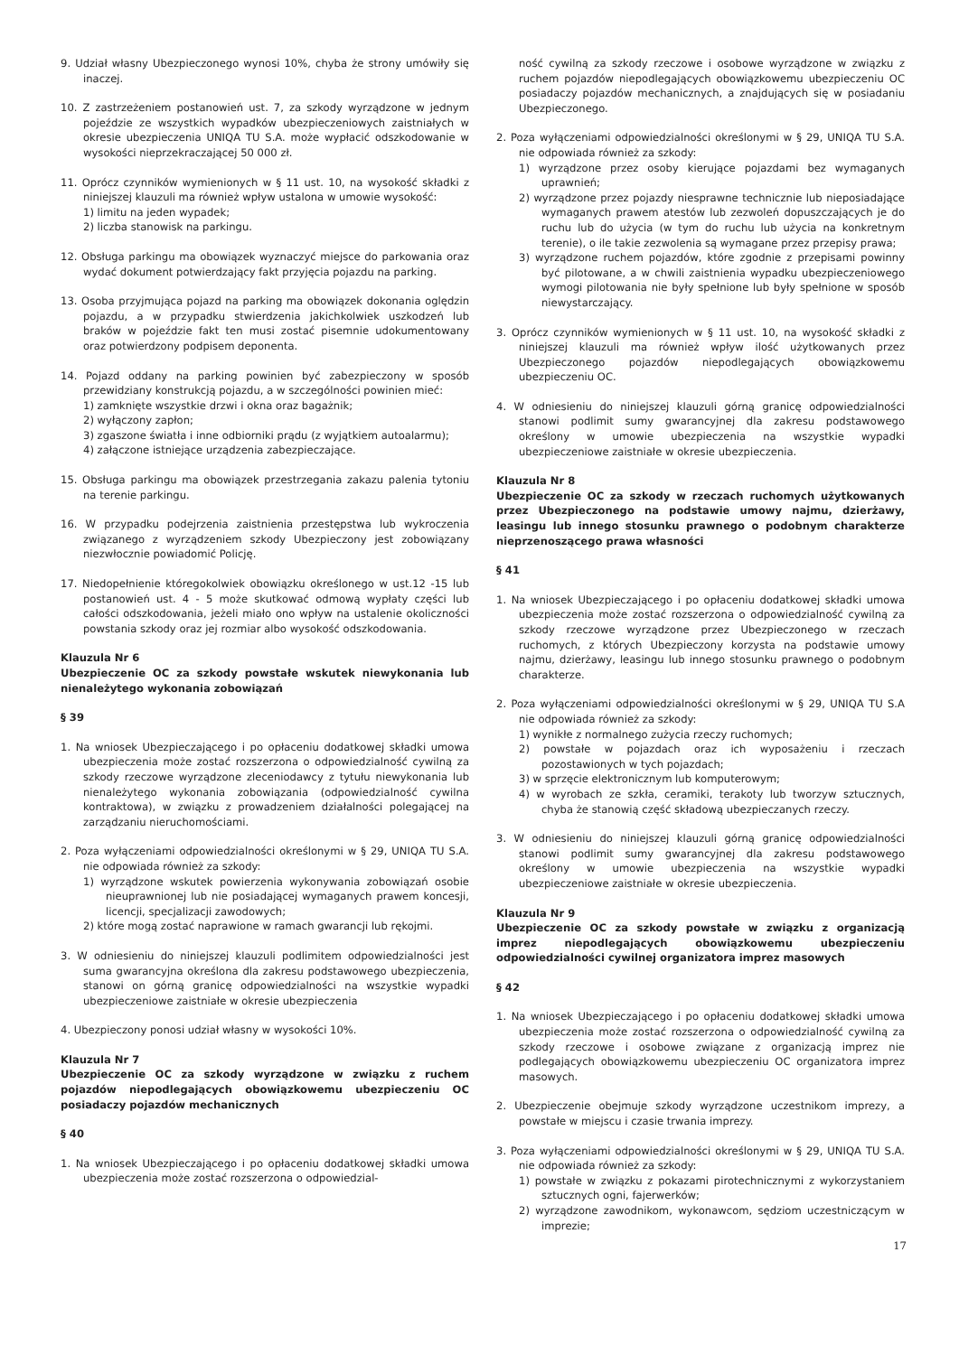9. Udział własny Ubezpieczonego wynosi 10%, chyba że strony umówiły się inaczej.
10. Z zastrzeżeniem postanowień ust. 7, za szkody wyrządzone w jednym pojeździe ze wszystkich wypadków ubezpieczeniowych zaistniałych w okresie ubezpieczenia UNIQA TU S.A. może wypłacić odszkodowanie w wysokości nieprzekraczającej 50 000 zł.
11. Oprócz czynników wymienionych w § 11 ust. 10, na wysokość składki z niniejszej klauzuli ma również wpływ ustalona w umowie wysokość:
1) limitu na jeden wypadek;
2) liczba stanowisk na parkingu.
12. Obsługa parkingu ma obowiązek wyznaczyć miejsce do parkowania oraz wydać dokument potwierdzający fakt przyjęcia pojazdu na parking.
13. Osoba przyjmująca pojazd na parking ma obowiązek dokonania oględzin pojazdu, a w przypadku stwierdzenia jakichkolwiek uszkodzeń lub braków w pojeździe fakt ten musi zostać pisemnie udokumentowany oraz potwierdzony podpisem deponenta.
14. Pojazd oddany na parking powinien być zabezpieczony w sposób przewidziany konstrukcją pojazdu, a w szczególności powinien mieć:
1) zamknięte wszystkie drzwi i okna oraz bagażnik;
2) wyłączony zapłon;
3) zgaszone światła i inne odbiorniki prądu (z wyjątkiem autoalarmu);
4) załączone istniejące urządzenia zabezpieczające.
15. Obsługa parkingu ma obowiązek przestrzegania zakazu palenia tytoniu na terenie parkingu.
16. W przypadku podejrzenia zaistnienia przestępstwa lub wykroczenia związanego z wyrządzeniem szkody Ubezpieczony jest zobowiązany niezwłocznie powiadomić Policję.
17. Niedopełnienie któregokolwiek obowiązku określonego w ust.12 -15 lub postanowień ust. 4 - 5 może skutkować odmową wypłaty części lub całości odszkodowania, jeżeli miało ono wpływ na ustalenie okoliczności powstania szkody oraz jej rozmiar albo wysokość odszkodowania.
Klauzula Nr 6
Ubezpieczenie OC za szkody powstałe wskutek niewykonania lub nienależytego wykonania zobowiązań
§ 39
1. Na wniosek Ubezpieczającego i po opłaceniu dodatkowej składki umowa ubezpieczenia może zostać rozszerzona o odpowiedzialność cywilną za szkody rzeczowe wyrządzone zleceniodawcy z tytułu niewykonania lub nienależytego wykonania zobowiązania (odpowiedzialność cywilna kontraktowa), w związku z prowadzeniem działalności polegającej na zarządzaniu nieruchomościami.
2. Poza wyłączeniami odpowiedzialności określonymi w § 29, UNIQA TU S.A. nie odpowiada również za szkody:
1) wyrządzone wskutek powierzenia wykonywania zobowiązań osobie nieuprawnionej lub nie posiadającej wymaganych prawem koncesji, licencji, specjalizacji zawodowych;
2) które mogą zostać naprawione w ramach gwarancji lub rękojmi.
3. W odniesieniu do niniejszej klauzuli podlimitem odpowiedzialności jest suma gwarancyjna określona dla zakresu podstawowego ubezpieczenia, stanowi on górną granicę odpowiedzialności na wszystkie wypadki ubezpieczeniowe zaistniałe w okresie ubezpieczenia
4. Ubezpieczony ponosi udział własny w wysokości 10%.
Klauzula Nr 7
Ubezpieczenie OC za szkody wyrządzone w związku z ruchem pojazdów niepodlegających obowiązkowemu ubezpieczeniu OC posiadaczy pojazdów mechanicznych
§ 40
1. Na wniosek Ubezpieczającego i po opłaceniu dodatkowej składki umowa ubezpieczenia może zostać rozszerzona o odpowiedzial-
ność cywilną za szkody rzeczowe i osobowe wyrządzone w związku z ruchem pojazdów niepodlegających obowiązkowemu ubezpieczeniu OC posiadaczy pojazdów mechanicznych, a znajdujących się w posiadaniu Ubezpieczonego.
2. Poza wyłączeniami odpowiedzialności określonymi w § 29, UNIQA TU S.A. nie odpowiada również za szkody:
1) wyrządzone przez osoby kierujące pojazdami bez wymaganych uprawnień;
2) wyrządzone przez pojazdy niesprawne technicznie lub nieposiadające wymaganych prawem atestów lub zezwoleń dopuszczających je do ruchu lub do użycia (w tym do ruchu lub użycia na konkretnym terenie), o ile takie zezwolenia są wymagane przez przepisy prawa;
3) wyrządzone ruchem pojazdów, które zgodnie z przepisami powinny być pilotowane, a w chwili zaistnienia wypadku ubezpieczeniowego wymogi pilotowania nie były spełnione lub były spełnione w sposób niewystarczający.
3. Oprócz czynników wymienionych w § 11 ust. 10, na wysokość składki z niniejszej klauzuli ma również wpływ ilość użytkowanych przez Ubezpieczonego pojazdów niepodlegających obowiązkowemu ubezpieczeniu OC.
4. W odniesieniu do niniejszej klauzuli górną granicę odpowiedzialności stanowi podlimit sumy gwarancyjnej dla zakresu podstawowego określony w umowie ubezpieczenia na wszystkie wypadki ubezpieczeniowe zaistniałe w okresie ubezpieczenia.
Klauzula Nr 8
Ubezpieczenie OC za szkody w rzeczach ruchomych użytkowanych przez Ubezpieczonego na podstawie umowy najmu, dzierżawy, leasingu lub innego stosunku prawnego o podobnym charakterze nieprzenoszącego prawa własności
§ 41
1. Na wniosek Ubezpieczającego i po opłaceniu dodatkowej składki umowa ubezpieczenia może zostać rozszerzona o odpowiedzialność cywilną za szkody rzeczowe wyrządzone przez Ubezpieczonego w rzeczach ruchomych, z których Ubezpieczony korzysta na podstawie umowy najmu, dzierżawy, leasingu lub innego stosunku prawnego o podobnym charakterze.
2. Poza wyłączeniami odpowiedzialności określonymi w § 29, UNIQA TU S.A nie odpowiada również za szkody:
1) wynikłe z normalnego zużycia rzeczy ruchomych;
2) powstałe w pojazdach oraz ich wyposażeniu i rzeczach pozostawionych w tych pojazdach;
3) w sprzęcie elektronicznym lub komputerowym;
4) w wyrobach ze szkła, ceramiki, terakoty lub tworzyw sztucznych, chyba że stanowią część składową ubezpieczanych rzeczy.
3. W odniesieniu do niniejszej klauzuli górną granicę odpowiedzialności stanowi podlimit sumy gwarancyjnej dla zakresu podstawowego określony w umowie ubezpieczenia na wszystkie wypadki ubezpieczeniowe zaistniałe w okresie ubezpieczenia.
Klauzula Nr 9
Ubezpieczenie OC za szkody powstałe w związku z organizacją imprez niepodlegających obowiązkowemu ubezpieczeniu odpowiedzialności cywilnej organizatora imprez masowych
§ 42
1. Na wniosek Ubezpieczającego i po opłaceniu dodatkowej składki umowa ubezpieczenia może zostać rozszerzona o odpowiedzialność cywilną za szkody rzeczowe i osobowe związane z organizacją imprez nie podlegających obowiązkowemu ubezpieczeniu OC organizatora imprez masowych.
2. Ubezpieczenie obejmuje szkody wyrządzone uczestnikom imprezy, a powstałe w miejscu i czasie trwania imprezy.
3. Poza wyłączeniami odpowiedzialności określonymi w § 29, UNIQA TU S.A. nie odpowiada również za szkody:
1) powstałe w związku z pokazami pirotechnicznymi z wykorzystaniem sztucznych ogni, fajerwerków;
2) wyrządzone zawodnikom, wykonawcom, sędziom uczestniczącym w imprezie;
17